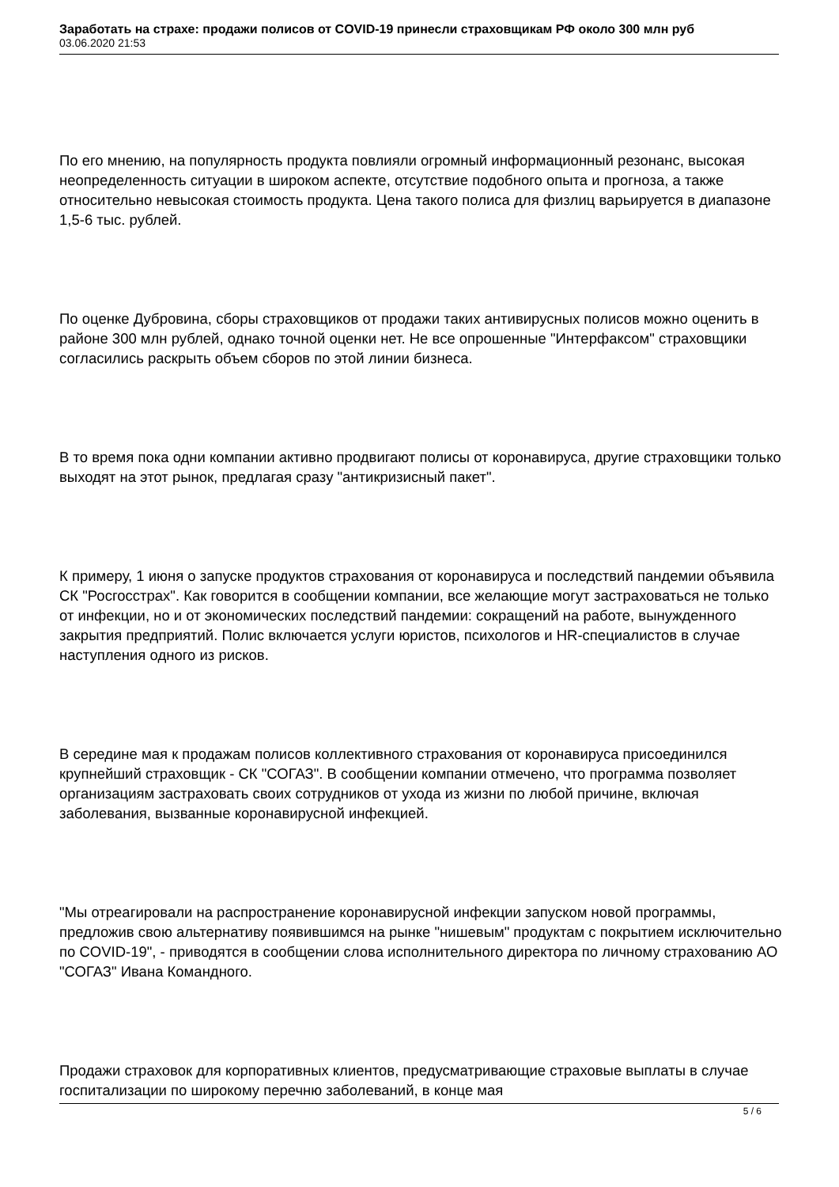Заработать на страхе: продажи полисов от COVID-19 принесли страховщикам РФ около 300 млн руб
03.06.2020 21:53
По его мнению, на популярность продукта повлияли огромный информационный резонанс, высокая неопределенность ситуации в широком аспекте, отсутствие подобного опыта и прогноза, а также относительно невысокая стоимость продукта. Цена такого полиса для физлиц варьируется в диапазоне 1,5-6 тыс. рублей.
По оценке Дубровина, сборы страховщиков от продажи таких антивирусных полисов можно оценить в районе 300 млн рублей, однако точной оценки нет. Не все опрошенные "Интерфаксом" страховщики согласились раскрыть объем сборов по этой линии бизнеса.
В то время пока одни компании активно продвигают полисы от коронавируса, другие страховщики только выходят на этот рынок, предлагая сразу "антикризисный пакет".
К примеру, 1 июня о запуске продуктов страхования от коронавируса и последствий пандемии объявила СК "Росгосстрах". Как говорится в сообщении компании, все желающие могут застраховаться не только от инфекции, но и от экономических последствий пандемии: сокращений на работе, вынужденного закрытия предприятий. Полис включается услуги юристов, психологов и HR-специалистов в случае наступления одного из рисков.
В середине мая к продажам полисов коллективного страхования от коронавируса присоединился крупнейший страховщик - СК "СОГАЗ". В сообщении компании отмечено, что программа позволяет организациям застраховать своих сотрудников от ухода из жизни по любой причине, включая заболевания, вызванные коронавирусной инфекцией.
"Мы отреагировали на распространение коронавирусной инфекции запуском новой программы, предложив свою альтернативу появившимся на рынке "нишевым" продуктам с покрытием исключительно по COVID-19", - приводятся в сообщении слова исполнительного директора по личному страхованию АО "СОГАЗ" Ивана Командного.
Продажи страховок для корпоративных клиентов, предусматривающие страховые выплаты в случае госпитализации по широкому перечню заболеваний, в конце мая
5 / 6